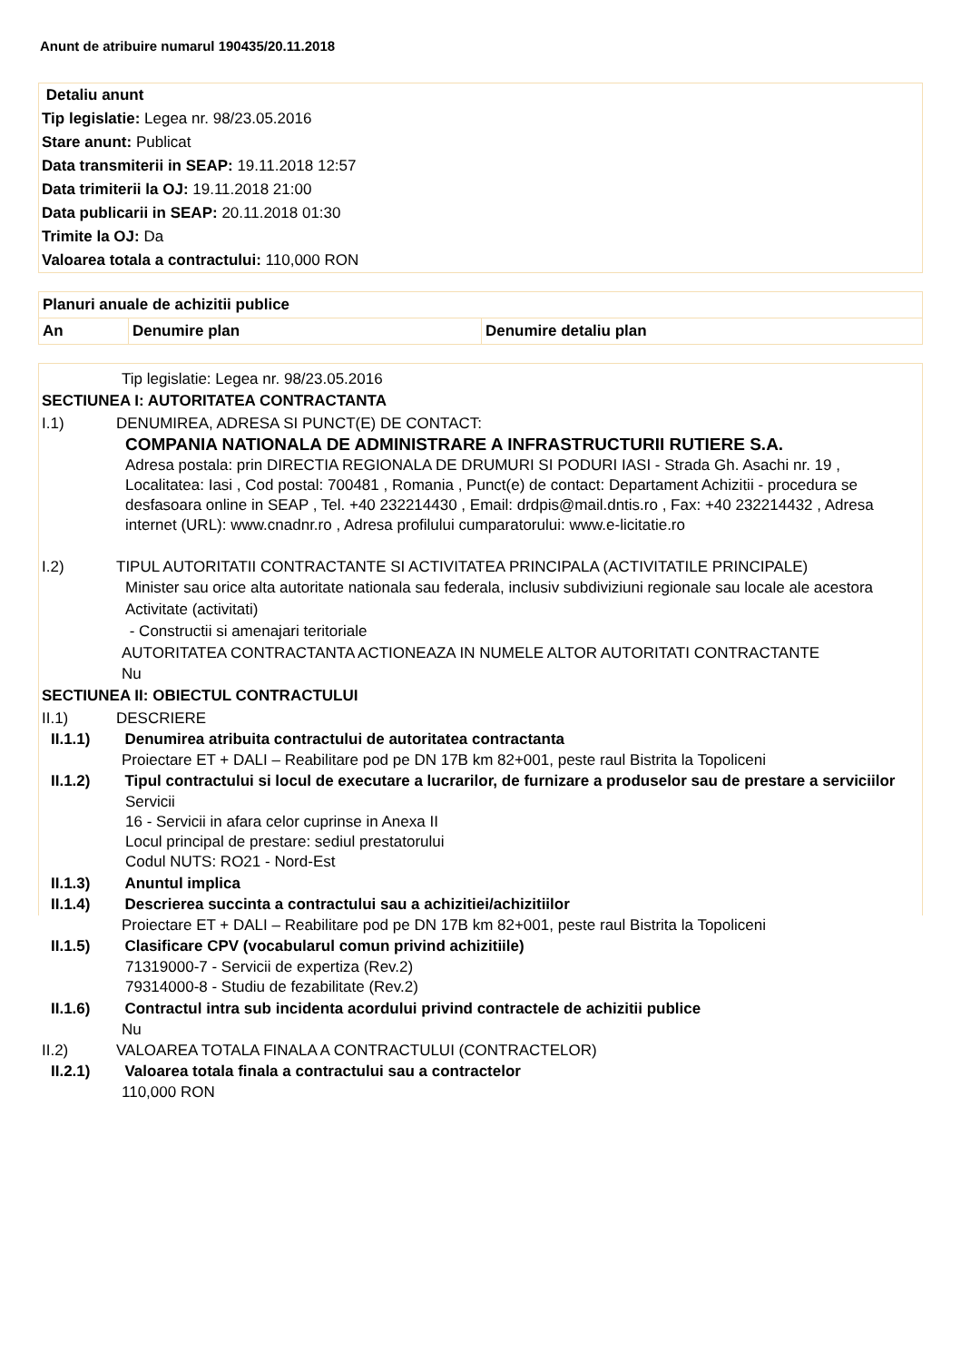Anunt de atribuire numarul 190435/20.11.2018
Detaliu anunt
Tip legislatie: Legea nr. 98/23.05.2016
Stare anunt: Publicat
Data transmiterii in SEAP: 19.11.2018 12:57
Data trimiterii la OJ: 19.11.2018 21:00
Data publicarii in SEAP: 20.11.2018 01:30
Trimite la OJ: Da
Valoarea totala a contractului: 110,000 RON
| Planuri anuale de achizitii publice | | |
| --- | --- | --- |
| An | Denumire plan | Denumire detaliu plan |
Tip legislatie: Legea nr. 98/23.05.2016
SECTIUNEA I: AUTORITATEA CONTRACTANTA
I.1) DENUMIREA, ADRESA SI PUNCT(E) DE CONTACT:
COMPANIA NATIONALA DE ADMINISTRARE A INFRASTRUCTURII RUTIERE S.A.
Adresa postala: prin DIRECTIA REGIONALA DE DRUMURI SI PODURI IASI - Strada Gh. Asachi nr. 19 , Localitatea: Iasi , Cod postal: 700481 , Romania , Punct(e) de contact: Departament Achizitii - procedura se desfasoara online in SEAP , Tel. +40 232214430 , Email: drdpis@mail.dntis.ro , Fax: +40 232214432 , Adresa internet (URL): www.cnadnr.ro , Adresa profilului cumparatorului: www.e-licitatie.ro
I.2) TIPUL AUTORITATII CONTRACTANTE SI ACTIVITATEA PRINCIPALA (ACTIVITATILE PRINCIPALE)
Minister sau orice alta autoritate nationala sau federala, inclusiv subdiviziuni regionale sau locale ale acestora
Activitate (activitati)
- Constructii si amenajari teritoriale
AUTORITATEA CONTRACTANTA ACTIONEAZA IN NUMELE ALTOR AUTORITATI CONTRACTANTE
Nu
SECTIUNEA II: OBIECTUL CONTRACTULUI
II.1) DESCRIERE
II.1.1) Denumirea atribuita contractului de autoritatea contractanta
Proiectare ET + DALI – Reabilitare pod pe DN 17B km 82+001, peste raul Bistrita la Topoliceni
II.1.2) Tipul contractului si locul de executare a lucrarilor, de furnizare a produselor sau de prestare a serviciilor
Servicii
16 - Servicii in afara celor cuprinse in Anexa II
Locul principal de prestare: sediul prestatorului
Codul NUTS: RO21 - Nord-Est
II.1.3) Anuntul implica
II.1.4) Descrierea succinta a contractului sau a achizitiei/achizitiilor
Proiectare ET + DALI – Reabilitare pod pe DN 17B km 82+001, peste raul Bistrita la Topoliceni
II.1.5) Clasificare CPV (vocabularul comun privind achizitiile)
71319000-7 - Servicii de expertiza (Rev.2)
79314000-8 - Studiu de fezabilitate (Rev.2)
II.1.6) Contractul intra sub incidenta acordului privind contractele de achizitii publice
Nu
II.2) VALOAREA TOTALA FINALA A CONTRACTULUI (CONTRACTELOR)
II.2.1) Valoarea totala finala a contractului sau a contractelor
110,000 RON